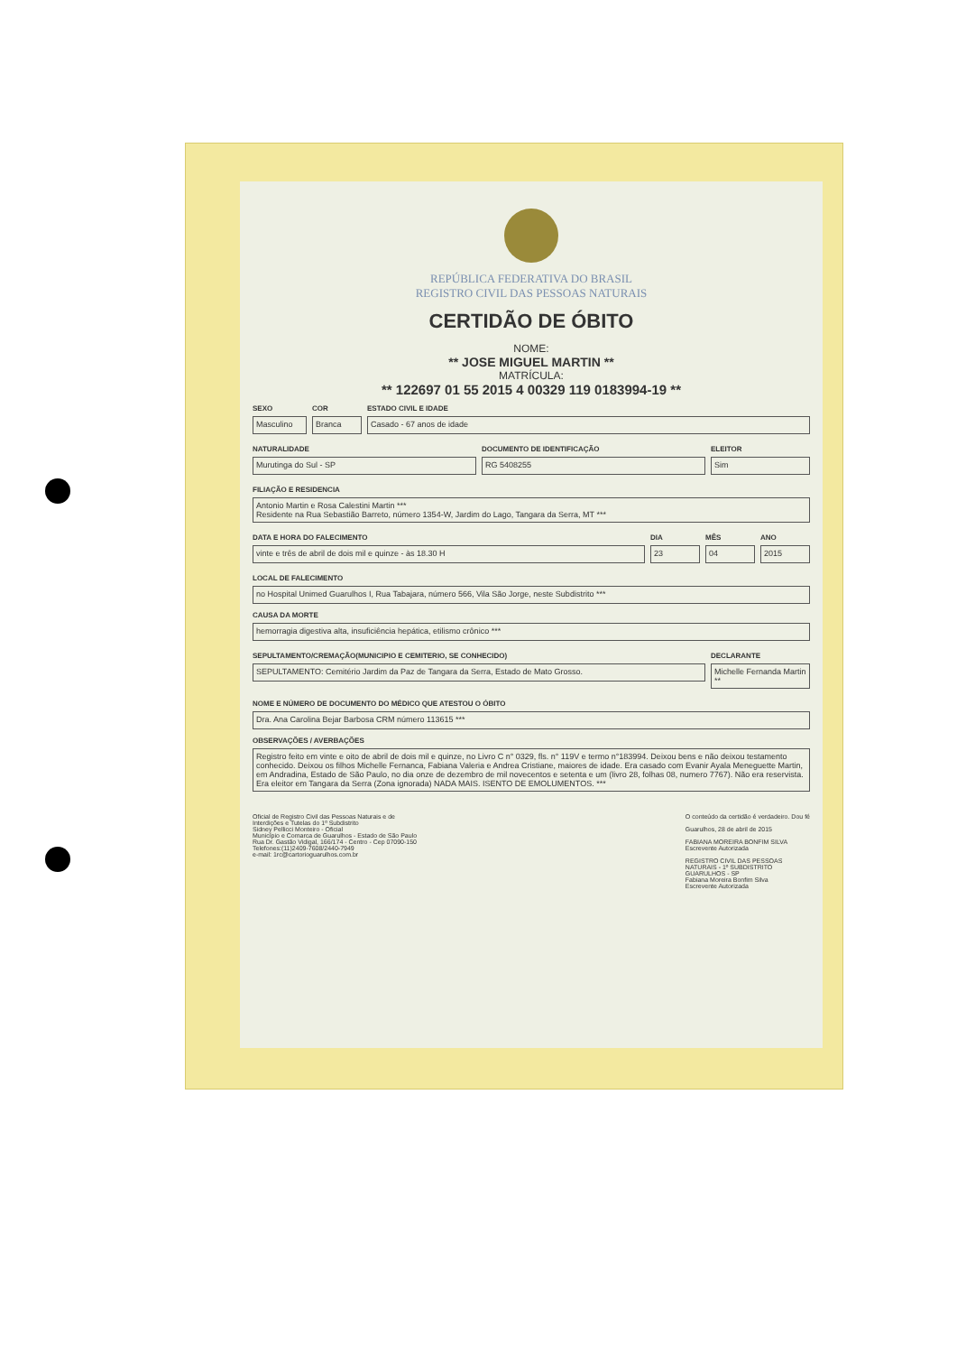REPÚBLICA FEDERATIVA DO BRASIL
REGISTRO CIVIL DAS PESSOAS NATURAIS
CERTIDÃO DE ÓBITO
NOME:
** JOSE MIGUEL MARTIN **
MATRÍCULA:
** 122697 01 55 2015 4 00329 119 0183994-19 **
SEXO
Masculino
COR
Branca
ESTADO CIVIL E IDADE
Casado - 67 anos de idade
NATURALIDADE
Murutinga do Sul - SP
DOCUMENTO DE IDENTIFICAÇÃO
RG 5408255
ELEITOR
Sim
FILIAÇÃO E RESIDENCIA
Antonio Martin e Rosa Calestini Martin ***
Residente na Rua Sebastião Barreto, número 1354-W, Jardim do Lago, Tangara da Serra, MT ***
DATA E HORA DO FALECIMENTO
vinte e três de abril de dois mil e quinze - às 18.30 H
DIA
23
MÊS
04
ANO
2015
LOCAL DE FALECIMENTO
no Hospital Unimed Guarulhos I, Rua Tabajara, número 566, Vila São Jorge, neste Subdistrito ***
CAUSA DA MORTE
hemorragia digestiva alta, insuficiência hepática, etilismo crônico ***
SEPULTAMENTO/CREMAÇÃO(MUNICIPIO E CEMITERIO, SE CONHECIDO)
SEPULTAMENTO: Cemitério Jardim da Paz de Tangara da Serra, Estado de Mato Grosso.
DECLARANTE
Michelle Fernanda Martin **
NOME E NÚMERO DE DOCUMENTO DO MÉDICO QUE ATESTOU O ÓBITO
Dra. Ana Carolina Bejar Barbosa CRM número 113615 ***
OBSERVAÇÕES / AVERBAÇÕES
Registro feito em vinte e oito de abril de dois mil e quinze, no Livro C n° 0329, fls. n° 119V e termo n°183994. Deixou bens e não deixou testamento conhecido. Deixou os filhos Michelle Fernanca, Fabiana Valeria e Andrea Cristiane, maiores de idade. Era casado com Evanir Ayala Meneguette Martin, em Andradina, Estado de São Paulo, no dia onze de dezembro de mil novecentos e setenta e um (livro 28, folhas 08, numero 7767). Não era reservista. Era eleitor em Tangara da Serra (Zona ignorada) NADA MAIS. ISENTO DE EMOLUMENTOS. ***
Oficial de Registro Civil das Pessoas Naturais e de
Interdições e Tutelas do 1º Subdistrito
Sidney Pellicci Monteiro - Oficial
Município e Comarca de Guarulhos - Estado de São Paulo
Rua Dr. Gastão Vidigal, 166/174 - Centro - Cep 07090-150
Telefones:(11)2409-7608/2440-7949
e-mail: 1rc@cartorioguarulhos.com.br
O conteúdo da certidão é verdadeiro. Dou fé
Guarulhos, 28 de abril de 2015
FABIANA MOREIRA BONFIM SILVA
Escrevente Autorizada
REGISTRO CIVIL DAS PESSOAS
NATURAIS - 1º SUBDISTRITO
GUARULHOS - SP
Fabiana Moreira Bonfim Silva
Escrevente Autorizada